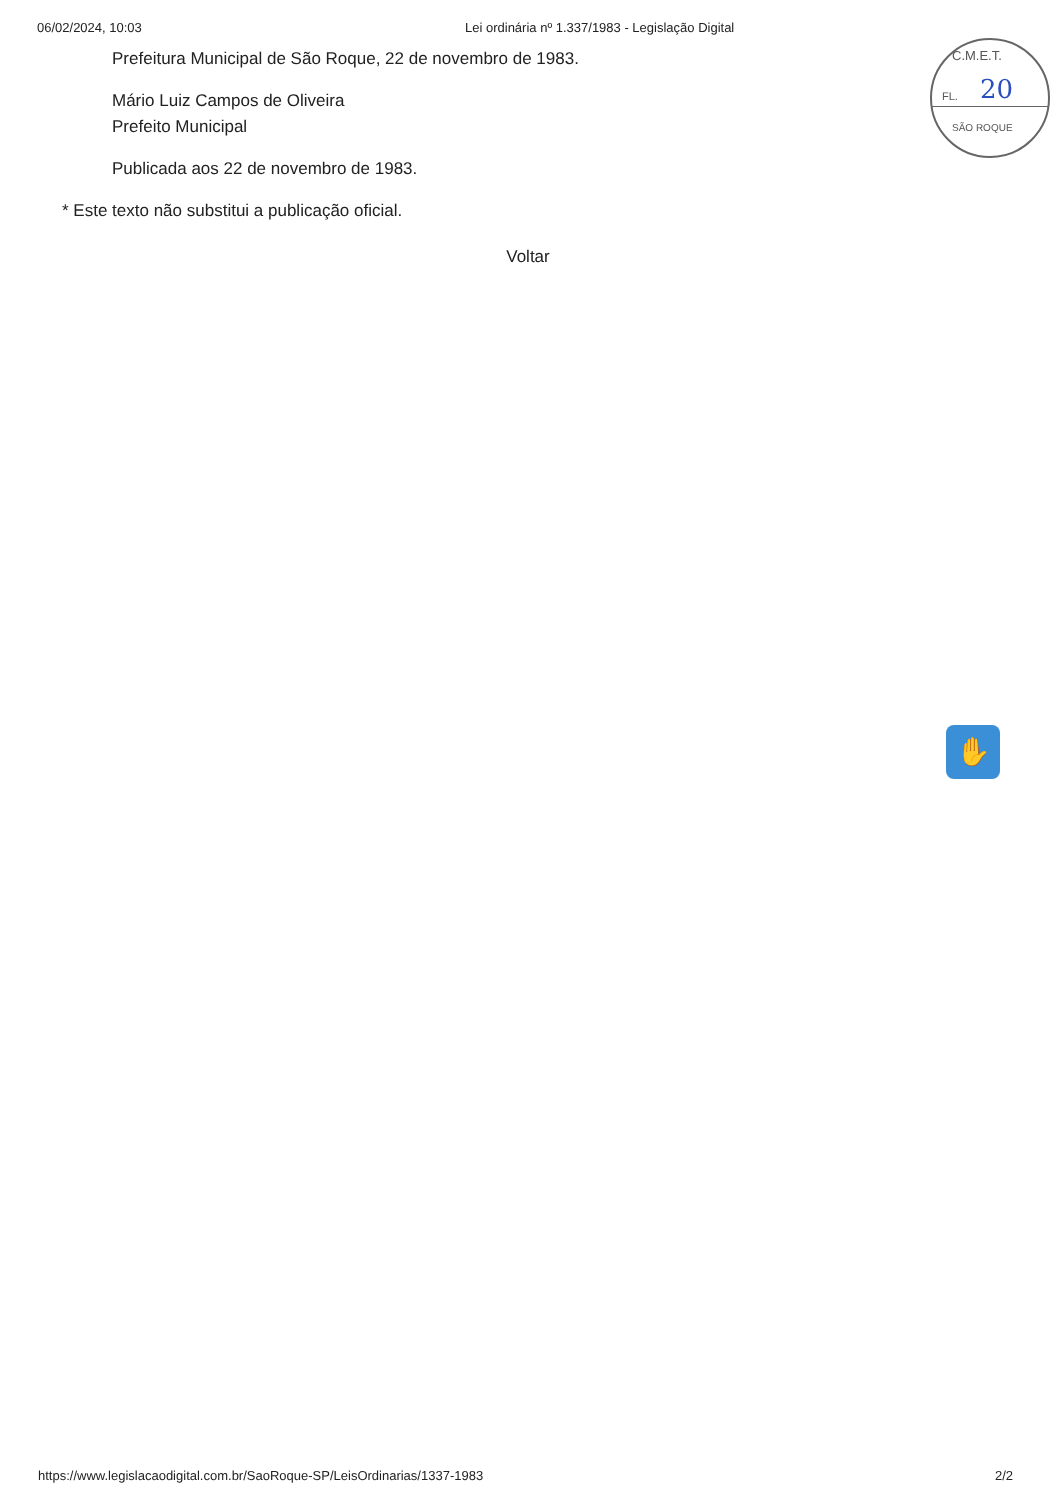06/02/2024, 10:03 Lei ordinária nº 1.337/1983 - Legislação Digital
Prefeitura Municipal de São Roque, 22 de novembro de 1983.
Mário Luiz Campos de Oliveira
Prefeito Municipal
Publicada aos 22 de novembro de 1983.
* Este texto não substitui a publicação oficial.
Voltar
C.M.E.T.
FL. 20
SÃO ROQUE
✋
https://www.legislacaodigital.com.br/SaoRoque-SP/LeisOrdinarias/1337-1983 2/2